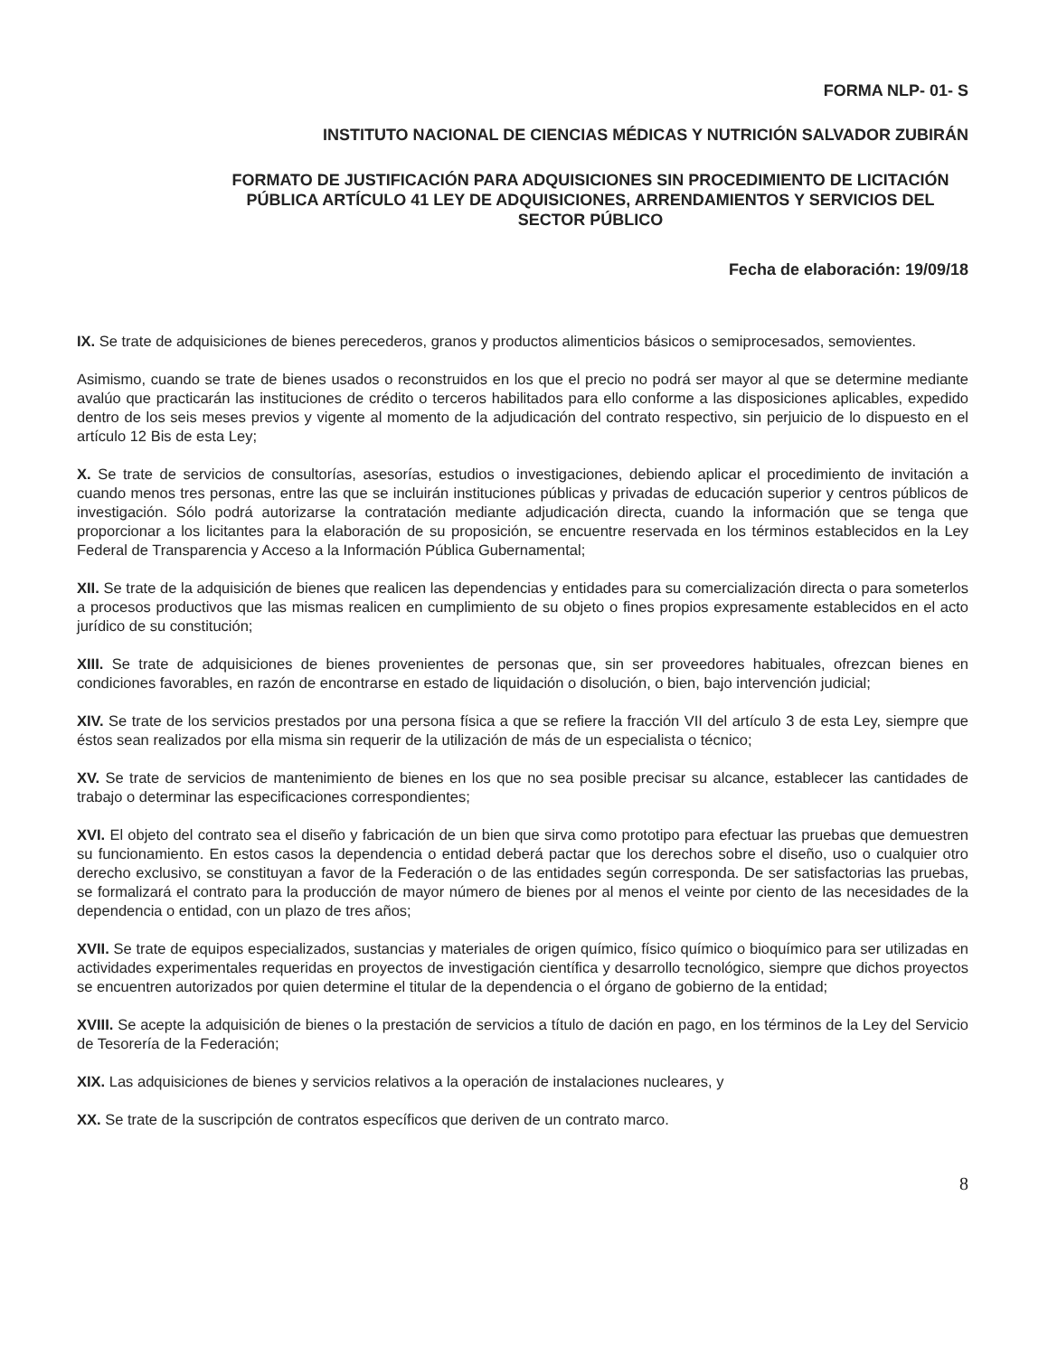FORMA NLP- 01- S
INSTITUTO NACIONAL DE CIENCIAS MÉDICAS Y NUTRICIÓN SALVADOR ZUBIRÁN
FORMATO DE JUSTIFICACIÓN PARA ADQUISICIONES SIN PROCEDIMIENTO DE LICITACIÓN PÚBLICA ARTÍCULO 41 LEY DE ADQUISICIONES, ARRENDAMIENTOS Y SERVICIOS DEL SECTOR PÚBLICO
Fecha de elaboración: 19/09/18
IX. Se trate de adquisiciones de bienes perecederos, granos y productos alimenticios básicos o semiprocesados, semovientes.
Asimismo, cuando se trate de bienes usados o reconstruidos en los que el precio no podrá ser mayor al que se determine mediante avalúo que practicarán las instituciones de crédito o terceros habilitados para ello conforme a las disposiciones aplicables, expedido dentro de los seis meses previos y vigente al momento de la adjudicación del contrato respectivo, sin perjuicio de lo dispuesto en el artículo 12 Bis de esta Ley;
X. Se trate de servicios de consultorías, asesorías, estudios o investigaciones, debiendo aplicar el procedimiento de invitación a cuando menos tres personas, entre las que se incluirán instituciones públicas y privadas de educación superior y centros públicos de investigación. Sólo podrá autorizarse la contratación mediante adjudicación directa, cuando la información que se tenga que proporcionar a los licitantes para la elaboración de su proposición, se encuentre reservada en los términos establecidos en la Ley Federal de Transparencia y Acceso a la Información Pública Gubernamental;
XII. Se trate de la adquisición de bienes que realicen las dependencias y entidades para su comercialización directa o para someterlos a procesos productivos que las mismas realicen en cumplimiento de su objeto o fines propios expresamente establecidos en el acto jurídico de su constitución;
XIII. Se trate de adquisiciones de bienes provenientes de personas que, sin ser proveedores habituales, ofrezcan bienes en condiciones favorables, en razón de encontrarse en estado de liquidación o disolución, o bien, bajo intervención judicial;
XIV. Se trate de los servicios prestados por una persona física a que se refiere la fracción VII del artículo 3 de esta Ley, siempre que éstos sean realizados por ella misma sin requerir de la utilización de más de un especialista o técnico;
XV. Se trate de servicios de mantenimiento de bienes en los que no sea posible precisar su alcance, establecer las cantidades de trabajo o determinar las especificaciones correspondientes;
XVI. El objeto del contrato sea el diseño y fabricación de un bien que sirva como prototipo para efectuar las pruebas que demuestren su funcionamiento. En estos casos la dependencia o entidad deberá pactar que los derechos sobre el diseño, uso o cualquier otro derecho exclusivo, se constituyan a favor de la Federación o de las entidades según corresponda. De ser satisfactorias las pruebas, se formalizará el contrato para la producción de mayor número de bienes por al menos el veinte por ciento de las necesidades de la dependencia o entidad, con un plazo de tres años;
XVII. Se trate de equipos especializados, sustancias y materiales de origen químico, físico químico o bioquímico para ser utilizadas en actividades experimentales requeridas en proyectos de investigación científica y desarrollo tecnológico, siempre que dichos proyectos se encuentren autorizados por quien determine el titular de la dependencia o el órgano de gobierno de la entidad;
XVIII. Se acepte la adquisición de bienes o la prestación de servicios a título de dación en pago, en los términos de la Ley del Servicio de Tesorería de la Federación;
XIX. Las adquisiciones de bienes y servicios relativos a la operación de instalaciones nucleares, y
XX. Se trate de la suscripción de contratos específicos que deriven de un contrato marco.
8